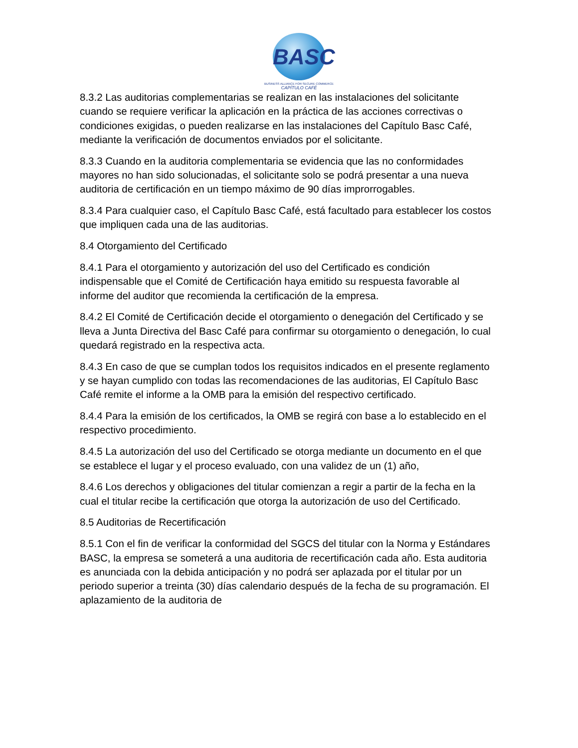BASC
BUSINESS ALLIANCE FOR SECURE COMMERCE
CAPÍTULO CAFÉ
8.3.2 Las auditorias complementarias se realizan en las instalaciones del solicitante cuando se requiere verificar la aplicación en la práctica de las acciones correctivas o condiciones exigidas, o pueden realizarse en las instalaciones del Capítulo Basc Café, mediante la verificación de documentos enviados por el solicitante.
8.3.3 Cuando en la auditoria complementaria se evidencia que las no conformidades mayores no han sido solucionadas, el solicitante solo se podrá presentar a una nueva auditoria de certificación en un tiempo máximo de 90 días improrrogables.
8.3.4 Para cualquier caso, el Capítulo Basc Café, está facultado para establecer los costos que impliquen cada una de las auditorias.
8.4 Otorgamiento del Certificado
8.4.1 Para el otorgamiento y autorización del uso del Certificado es condición indispensable que el Comité de Certificación haya emitido su respuesta favorable al informe del auditor que recomienda la certificación de la empresa.
8.4.2 El Comité de Certificación decide el otorgamiento o denegación del Certificado y se lleva a Junta Directiva del Basc Café para confirmar su otorgamiento o denegación, lo cual quedará registrado en la respectiva acta.
8.4.3 En caso de que se cumplan todos los requisitos indicados en el presente reglamento y se hayan cumplido con todas las recomendaciones de las auditorias, El Capítulo Basc Café remite el informe a la OMB para la emisión del respectivo certificado.
8.4.4 Para la emisión de los certificados, la OMB se regirá con base a lo establecido en el respectivo procedimiento.
8.4.5 La autorización del uso del Certificado se otorga mediante un documento en el que se establece el lugar y el proceso evaluado, con una validez de un (1) año,
8.4.6 Los derechos y obligaciones del titular comienzan a regir a partir de la fecha en la cual el titular recibe la certificación que otorga la autorización de uso del Certificado.
8.5 Auditorias de Recertificación
8.5.1 Con el fin de verificar la conformidad del SGCS del titular con la Norma y Estándares BASC, la empresa se someterá a una auditoria de recertificación cada año. Esta auditoria es anunciada con la debida anticipación y no podrá ser aplazada por el titular por un periodo superior a treinta (30) días calendario después de la fecha de su programación. El aplazamiento de la auditoria de